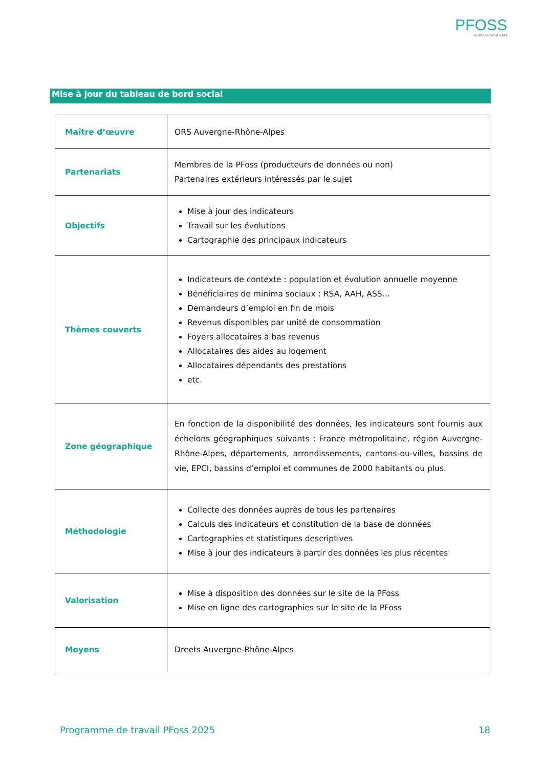PFOSS
AUVERGNE-RHÔNE-ALPES
Mise à jour du tableau de bord social
| Maître d’œuvre | ORS Auvergne-Rhône-Alpes |
| Partenariats | Membres de la PFoss (producteurs de données ou non) Partenaires extérieurs intéressés par le sujet |
| Objectifs | Mise à jour des indicateurs Travail sur les évolutions Cartographie des principaux indicateurs |
| Thèmes couverts | Indicateurs de contexte : population et évolution annuelle moyenne Bénéficiaires de minima sociaux : RSA, AAH, ASS… Demandeurs d’emploi en fin de mois Revenus disponibles par unité de consommation Foyers allocataires à bas revenus Allocataires des aides au logement Allocataires dépendants des prestations etc. |
| Zone géographique | En fonction de la disponibilité des données, les indicateurs sont fournis aux échelons géographiques suivants : France métropolitaine, région Auvergne-Rhône-Alpes, départements, arrondissements, cantons-ou-villes, bassins de vie, EPCI, bassins d’emploi et communes de 2000 habitants ou plus. |
| Méthodologie | Collecte des données auprès de tous les partenaires Calculs des indicateurs et constitution de la base de données Cartographies et statistiques descriptives Mise à jour des indicateurs à partir des données les plus récentes |
| Valorisation | Mise à disposition des données sur le site de la PFoss Mise en ligne des cartographies sur le site de la PFoss |
| Moyens | Dreets Auvergne-Rhône-Alpes |
Programme de travail PFoss 2025 18